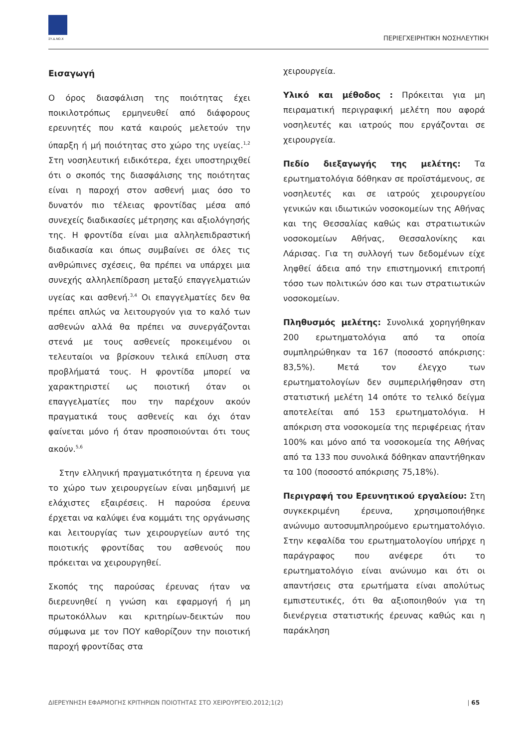ΣΥ.Δ.ΝΟ.Χ
ΠΕΡΙΕΓΧΕΙΡΗΤΙΚΗ ΝΟΣΗΛΕΥΤΙΚΗ
Εισαγωγή
Ο όρος διασφάλιση της ποιότητας έχει ποικιλοτρόπως ερμηνευθεί από διάφορους ερευνητές που κατά καιρούς μελετούν την ύπαρξη ή μή ποιότητας στο χώρο της υγείας.<sup>1,2</sup> Στη νοσηλευτική ειδικότερα, έχει υποστηριχθεί ότι ο σκοπός της διασφάλισης της ποιότητας είναι η παροχή στον ασθενή μιας όσο το δυνατόν πιο τέλειας φροντίδας μέσα από συνεχείς διαδικασίες μέτρησης και αξιολόγησής της. Η φροντίδα είναι μια αλληλεπιδραστική διαδικασία και όπως συμβαίνει σε όλες τις ανθρώπινες σχέσεις, θα πρέπει να υπάρχει μια συνεχής αλληλεπίδραση μεταξύ επαγγελματιών υγείας και ασθενή.<sup>3,4</sup> Οι επαγγελματίες δεν θα πρέπει απλώς να λειτουργούν για το καλό των ασθενών αλλά θα πρέπει να συνεργάζονται στενά με τους ασθενείς προκειμένου οι τελευταίοι να βρίσκουν τελικά επίλυση στα προβλήματά τους. Η φροντίδα μπορεί να χαρακτηριστεί ως ποιοτική όταν οι επαγγελματίες που την παρέχουν ακούν πραγματικά τους ασθενείς και όχι όταν φαίνεται μόνο ή όταν προσποιούνται ότι τους ακούν.<sup>5,6</sup>
Στην ελληνική πραγματικότητα η έρευνα για το χώρο των χειρουργείων είναι μηδαμινή με ελάχιστες εξαιρέσεις. Η παρούσα έρευνα έρχεται να καλύψει ένα κομμάτι της οργάνωσης και λειτουργίας των χειρουργείων αυτό της ποιοτικής φροντίδας του ασθενούς που πρόκειται να χειρουργηθεί.
Σκοπός της παρούσας έρευνας ήταν να διερευνηθεί η γνώση και εφαρμογή ή μη πρωτοκόλλων και κριτηρίων-δεικτών που σύμφωνα με τον ΠΟΥ καθορίζουν την ποιοτική παροχή φροντίδας στα
χειρουργεία.
Υλικό και μέθοδος : Πρόκειται για μη πειραματική περιγραφική μελέτη που αφορά νοσηλευτές και ιατρούς που εργάζονται σε χειρουργεία.
Πεδίο διεξαγωγής της μελέτης: Τα ερωτηματολόγια δόθηκαν σε προϊστάμενους, σε νοσηλευτές και σε ιατρούς χειρουργείου γενικών και ιδιωτικών νοσοκομείων της Αθήνας και της Θεσσαλίας καθώς και στρατιωτικών νοσοκομείων Αθήνας, Θεσσαλονίκης και Λάρισας. Για τη συλλογή των δεδομένων είχε ληφθεί άδεια από την επιστημονική επιτροπή τόσο των πολιτικών όσο και των στρατιωτικών νοσοκομείων.
Πληθυσμός μελέτης: Συνολικά χορηγήθηκαν 200 ερωτηματολόγια από τα οποία συμπληρώθηκαν τα 167 (ποσοστό απόκρισης: 83,5%). Μετά τον έλεγχο των ερωτηματολογίων δεν συμπεριλήφθησαν στη στατιστική μελέτη 14 οπότε το τελικό δείγμα αποτελείται από 153 ερωτηματολόγια. Η απόκριση στα νοσοκομεία της περιφέρειας ήταν 100% και μόνο από τα νοσοκομεία της Αθήνας από τα 133 που συνολικά δόθηκαν απαντήθηκαν τα 100 (ποσοστό απόκρισης 75,18%).
Περιγραφή του Ερευνητικού εργαλείου: Στη συγκεκριμένη έρευνα, χρησιμοποιήθηκε ανώνυμο αυτοσυμπληρούμενο ερωτηματολόγιο. Στην κεφαλίδα του ερωτηματολογίου υπήρχε η παράγραφος που ανέφερε ότι το ερωτηματολόγιο είναι ανώνυμο και ότι οι απαντήσεις στα ερωτήματα είναι απολύτως εμπιστευτικές, ότι θα αξιοποιηθούν για τη διενέργεια στατιστικής έρευνας καθώς και η παράκληση
ΔΙΕΡΕΥΝΗΣΗ ΕΦΑΡΜΟΓΗΣ ΚΡΙΤΗΡΙΩΝ ΠΟΙΟΤΗΤΑΣ ΣΤΟ ΧΕΙΡΟΥΡΓΕΙΟ.2012;1(2) | 65